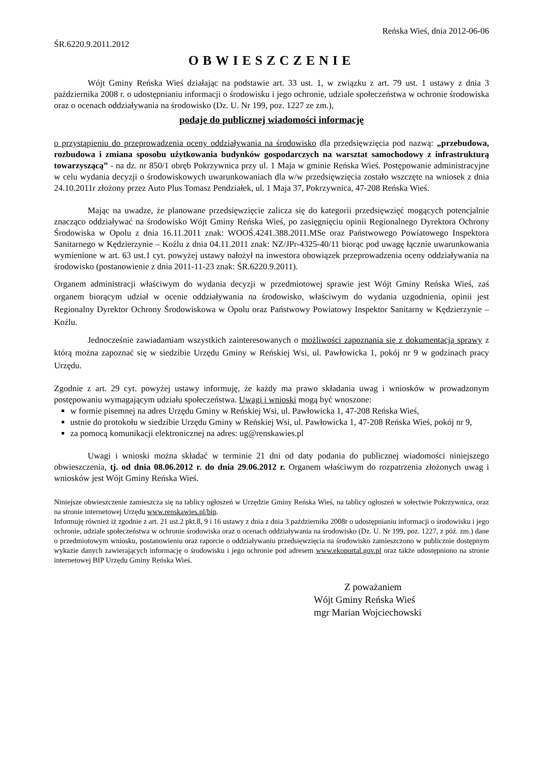Reńska Wieś, dnia 2012-06-06
ŚR.6220.9.2011.2012
OBWIESZCZENIE
Wójt Gminy Reńska Wieś działając na podstawie art. 33 ust. 1, w związku z art. 79 ust. 1 ustawy z dnia 3 października 2008 r. o udostępnianiu informacji o środowisku i jego ochronie, udziale społeczeństwa w ochronie środowiska oraz o ocenach oddziaływania na środowisko (Dz. U. Nr 199, poz. 1227 ze zm.),
podaje do publicznej wiadomości informację
o przystąpieniu do przeprowadzenia oceny oddziaływania na środowisko dla przedsięwzięcia pod nazwą: „przebudowa, rozbudowa i zmiana sposobu użytkowania budynków gospodarczych na warsztat samochodowy z infrastrukturą towarzyszącą” - na dz. nr 850/1 obręb Pokrzywnica przy ul. 1 Maja w gminie Reńska Wieś. Postępowanie administracyjne w celu wydania decyzji o środowiskowych uwarunkowaniach dla w/w przedsięwzięcia zostało wszczęte na wniosek z dnia 24.10.2011r złożony przez Auto Plus Tomasz Pendziałek, ul. 1 Maja 37, Pokrzywnica, 47-208 Reńska Wieś.
Mając na uwadze, że planowane przedsięwzięcie zalicza się do kategorii przedsięwzięć mogących potencjalnie znacząco oddziaływać na środowisko Wójt Gminy Reńska Wieś, po zasięgnięciu opinii Regionalnego Dyrektora Ochrony Środowiska w Opolu z dnia 16.11.2011 znak: WOOŚ.4241.388.2011.MSe oraz Państwowego Powiatowego Inspektora Sanitarnego w Kędzierzynie – Koźlu z dnia 04.11.2011 znak: NZ/JPr-4325-40/11 biorąc pod uwagę łącznie uwarunkowania wymienione w art. 63 ust.1 cyt. powyżej ustawy nałożył na inwestora obowiązek przeprowadzenia oceny oddziaływania na środowisko (postanowienie z dnia 2011-11-23 znak: ŚR.6220.9.2011).
Organem administracji właściwym do wydania decyzji w przedmiotowej sprawie jest Wójt Gminy Reńska Wieś, zaś organem biorącym udział w ocenie oddziaływania na środowisko, właściwym do wydania uzgodnienia, opinii jest Regionalny Dyrektor Ochrony Środowiskowa w Opolu oraz Państwowy Powiatowy Inspektor Sanitarny w Kędzierzynie – Koźlu.
Jednocześnie zawiadamiam wszystkich zainteresowanych o możliwości zapoznania się z dokumentacją sprawy z którą można zapoznać się w siedzibie Urzędu Gminy w Reńskiej Wsi, ul. Pawłowicka 1, pokój nr 9 w godzinach pracy Urzędu.
Zgodnie z art. 29 cyt. powyżej ustawy informuję, że każdy ma prawo składania uwag i wniosków w prowadzonym postępowaniu wymagającym udziału społeczeństwa. Uwagi i wnioski mogą być wnoszone:
w formie pisemnej na adres Urzędu Gminy w Reńskiej Wsi, ul. Pawłowicka 1, 47-208 Reńska Wieś,
ustnie do protokołu w siedzibie Urzędu Gminy w Reńskiej Wsi, ul. Pawłowicka 1, 47-208 Reńska Wieś, pokój nr 9,
za pomocą komunikacji elektronicznej na adres: ug@renskawies.pl
Uwagi i wnioski można składać w terminie 21 dni od daty podania do publicznej wiadomości niniejszego obwieszczenia, tj. od dnia 08.06.2012 r. do dnia 29.06.2012 r. Organem właściwym do rozpatrzenia złożonych uwag i wniosków jest Wójt Gminy Reńska Wieś.
Niniejsze obwieszczenie zamieszcza się na tablicy ogłoszeń w Urzędzie Gminy Reńska Wieś, na tablicy ogłoszeń w sołectwie Pokrzywnica, oraz na stronie internetowej Urzędu www.renskawies.pl/bip.
Informuję również iż zgodnie z art. 21 ust.2 pkt.8, 9 i 16 ustawy z dnia z dnia 3 października 2008r o udostępnianiu informacji o środowisku i jego ochronie, udziale społeczeństwa w ochronie środowiska oraz o ocenach oddziaływania na środowisko (Dz. U. Nr 199, poz. 1227, z póź. zm.) dane o przedmiotowym wniosku, postanowieniu oraz raporcie o oddziaływaniu przedsięwzięcia na środowisko zamieszczono w publicznie dostępnym wykazie danych zawierających informację o środowisku i jego ochronie pod adresem www.ekoportal.gov.pl oraz także udostępniono na stronie internetowej BIP Urzędu Gminy Reńska Wieś.
Z poważaniem
Wójt Gminy Reńska Wieś
mgr Marian Wojciechowski